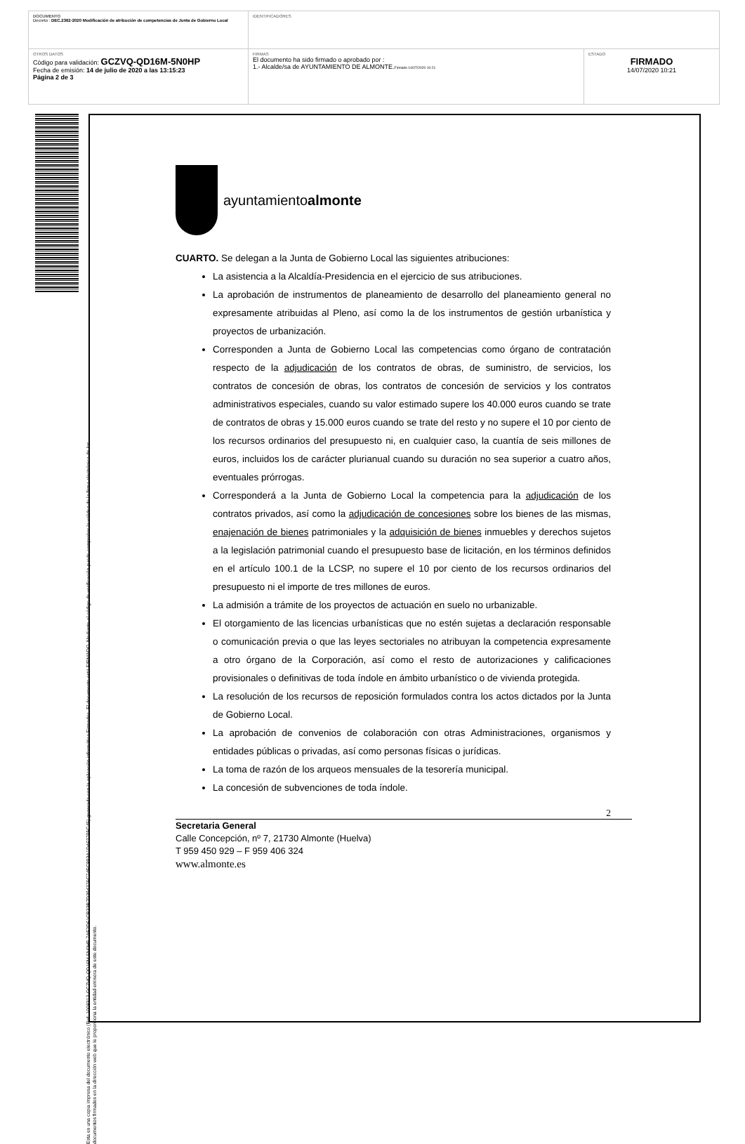| DOCUMENTO Decreto : DEC.2362-2020 Modificación de atribución de competencias de Junta de Gobierno Local | IDENTIFICADORES | |
| OTROS DATOS Código para validación: GCZVQ-QD16M-5N0HP Fecha de emisión: 14 de julio de 2020 a las 13:15:23 Página 2 de 3 | FIRMAS El documento ha sido firmado o aprobado por : 1.- Alcalde/sa de AYUNTAMIENTO DE ALMONTE. Firmado 14/07/2020 10:21 | ESTADO FIRMADO 14/07/2020 10:21 |
Esta es una copia impresa del documento electrónico (Ref: 1008312 GCZVQ-QD16M-5N0HP 7AF2D61CB33B7D394276C74FC893A1D462795C45) generada con la aplicación informática Firmadoc. El documento está FIRMADO. Mediante el código de verificación puede comprobar la validez de la firma electrónica de los documentos firmados en la dirección web que le proporciona la entidad emisora de este documento.
ayuntamientoalmonte
CUARTO. Se delegan a la Junta de Gobierno Local las siguientes atribuciones:
La asistencia a la Alcaldía-Presidencia en el ejercicio de sus atribuciones.
La aprobación de instrumentos de planeamiento de desarrollo del planeamiento general no expresamente atribuidas al Pleno, así como la de los instrumentos de gestión urbanística y proyectos de urbanización.
Corresponden a Junta de Gobierno Local las competencias como órgano de contratación respecto de la adjudicación de los contratos de obras, de suministro, de servicios, los contratos de concesión de obras, los contratos de concesión de servicios y los contratos administrativos especiales, cuando su valor estimado supere los 40.000 euros cuando se trate de contratos de obras y 15.000 euros cuando se trate del resto y no supere el 10 por ciento de los recursos ordinarios del presupuesto ni, en cualquier caso, la cuantía de seis millones de euros, incluidos los de carácter plurianual cuando su duración no sea superior a cuatro años, eventuales prórrogas.
Corresponderá a la Junta de Gobierno Local la competencia para la adjudicación de los contratos privados, así como la adjudicación de concesiones sobre los bienes de las mismas, enajenación de bienes patrimoniales y la adquisición de bienes inmuebles y derechos sujetos a la legislación patrimonial cuando el presupuesto base de licitación, en los términos definidos en el artículo 100.1 de la LCSP, no supere el 10 por ciento de los recursos ordinarios del presupuesto ni el importe de tres millones de euros.
La admisión a trámite de los proyectos de actuación en suelo no urbanizable.
El otorgamiento de las licencias urbanísticas que no estén sujetas a declaración responsable o comunicación previa o que las leyes sectoriales no atribuyan la competencia expresamente a otro órgano de la Corporación, así como el resto de autorizaciones y calificaciones provisionales o definitivas de toda índole en ámbito urbanístico o de vivienda protegida.
La resolución de los recursos de reposición formulados contra los actos dictados por la Junta de Gobierno Local.
La aprobación de convenios de colaboración con otras Administraciones, organismos y entidades públicas o privadas, así como personas físicas o jurídicas.
La toma de razón de los arqueos mensuales de la tesorería municipal.
La concesión de subvenciones de toda índole.
2
Secretaria General
Calle Concepción, nº 7, 21730 Almonte (Huelva)
T 959 450 929 – F 959 406 324
www.almonte.es